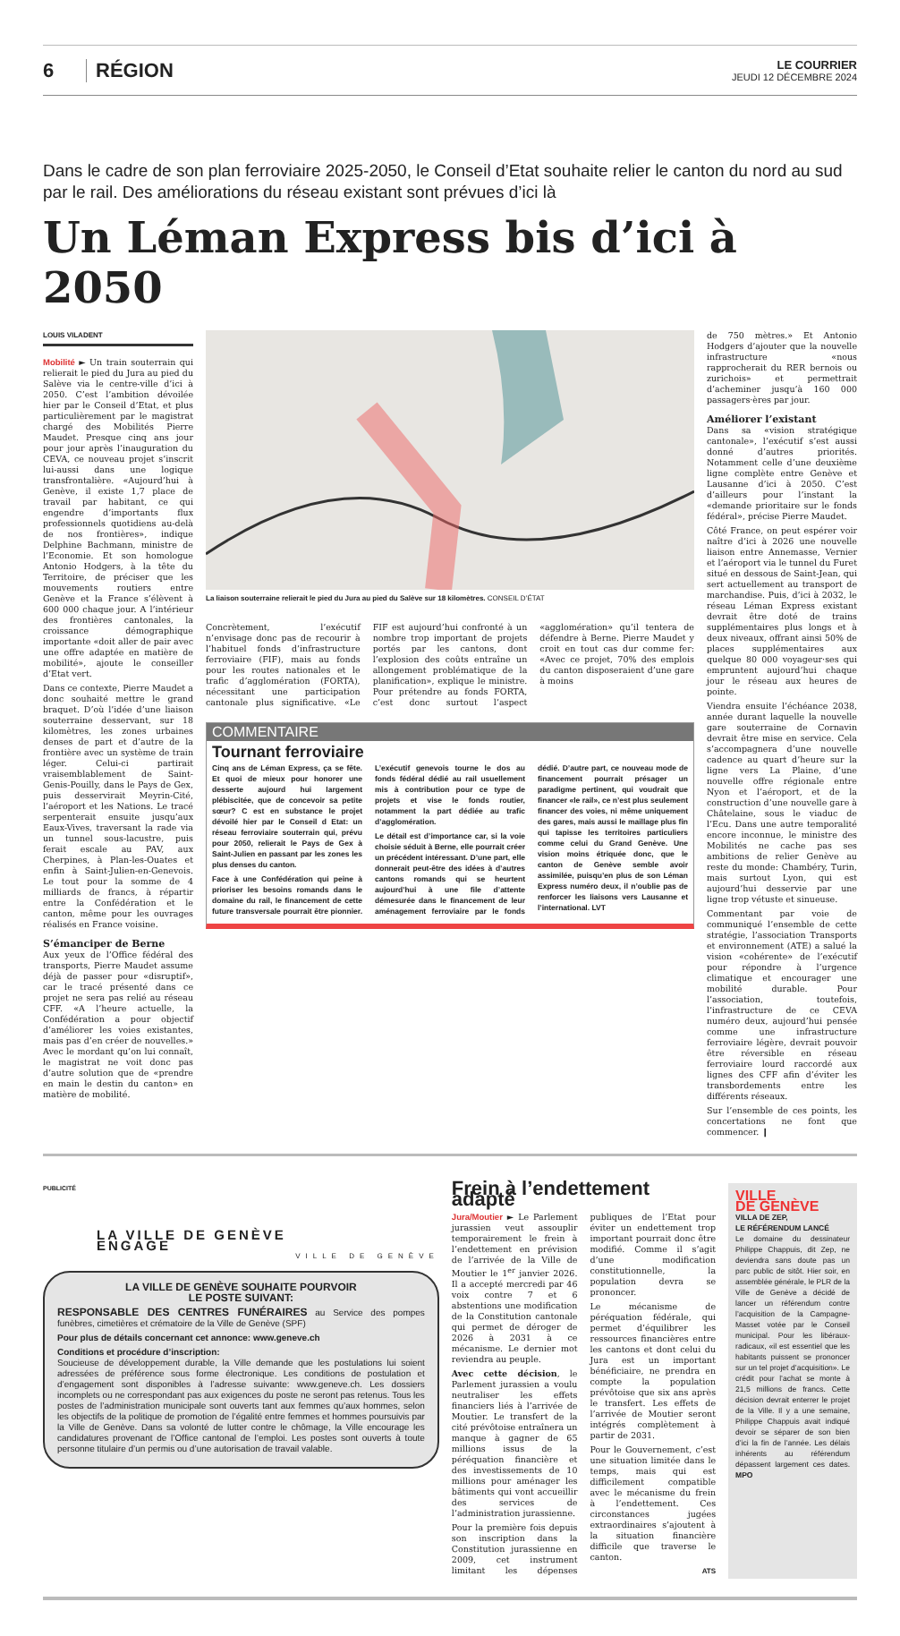6 RÉGION
LE COURRIER
JEUDI 12 DÉCEMBRE 2024
Dans le cadre de son plan ferroviaire 2025-2050, le Conseil d’Etat souhaite relier le canton du nord au sud par le rail. Des améliorations du réseau existant sont prévues d’ici là
Un Léman Express bis d’ici à 2050
LOUIS VILADENT
Mobilité ► Un train souterrain qui relierait le pied du Jura au pied du Salève via le centre-ville d’ici à 2050. C’est l’ambition dévoilée hier par le Conseil d’Etat, et plus particulièrement par le magistrat chargé des Mobilités Pierre Maudet. Presque cinq ans jour pour jour après l’inauguration du CEVA, ce nouveau projet s’inscrit lui-aussi dans une logique transfrontalière. «Aujourd’hui à Genève, il existe 1,7 place de travail par habitant, ce qui engendre d’importants flux professionnels quotidiens au-delà de nos frontières», indique Delphine Bachmann, ministre de l’Economie. Et son homologue Antonio Hodgers, à la tête du Territoire, de préciser que les mouvements routiers entre Genève et la France s’élèvent à 600 000 chaque jour. A l’intérieur des frontières cantonales, la croissance démographique importante «doit aller de pair avec une offre adaptée en matière de mobilité», ajoute le conseiller d’Etat vert.
Dans ce contexte, Pierre Maudet a donc souhaité mettre le grand braquet. D’où l’idée d’une liaison souterraine desservant, sur 18 kilomètres, les zones urbaines denses de part et d’autre de la frontière avec un système de train léger. Celui-ci partirait vraisemblablement de Saint-Genis-Pouilly, dans le Pays de Gex, puis desservirait Meyrin-Cité, l’aéroport et les Nations. Le tracé serpenterait ensuite jusqu’aux Eaux-Vives, traversant la rade via un tunnel sous-lacustre, puis ferait escale au PAV, aux Cherpines, à Plan-les-Ouates et enfin à Saint-Julien-en-Genevois. Le tout pour la somme de 4 milliards de francs, à répartir entre la Confédération et le canton, même pour les ouvrages réalisés en France voisine.
S’émanciper de Berne
Aux yeux de l’Office fédéral des transports, Pierre Maudet assume déjà de passer pour «disruptif», car le tracé présenté dans ce projet ne sera pas relié au réseau CFF. «A l’heure actuelle, la Confédération a pour objectif d’améliorer les voies existantes, mais pas d’en créer de nouvelles.» Avec le mordant qu’on lui connaît, le magistrat ne voit donc pas d’autre solution que de «prendre en main le destin du canton» en matière de mobilité.
La liaison souterraine relierait le pied du Jura au pied du Salève sur 18 kilomètres. CONSEIL D’ÉTAT
Concrètement, l’exécutif n’envisage donc pas de recourir à l’habituel fonds d’infrastructure ferroviaire (FIF), mais au fonds pour les routes nationales et le trafic d’agglomération (FORTA), nécessitant une participation cantonale plus significative. «Le FIF est aujourd’hui confronté à un nombre trop important de projets portés par les cantons, dont l’explosion des coûts entraîne un allongement problématique de la planification», explique le ministre. Pour prétendre au fonds FORTA, c’est donc surtout l’aspect «agglomération» qu’il tentera de défendre à Berne. Pierre Maudet y croit en tout cas dur comme fer: «Avec ce projet, 70% des emplois du canton disposeraient d’une gare à moins
COMMENTAIRE
Tournant ferroviaire
Cinq ans de Léman Express, ça se fête. Et quoi de mieux pour honorer une desserte aujourd hui largement plébiscitée, que de concevoir sa petite sœur? C est en substance le projet dévoilé hier par le Conseil d Etat: un réseau ferroviaire souterrain qui, prévu pour 2050, relierait le Pays de Gex à Saint-Julien en passant par les zones les plus denses du canton.
Face à une Confédération qui peine à prioriser les besoins romands dans le domaine du rail, le financement de cette future transversale pourrait être pionnier. L’exécutif genevois tourne le dos au fonds fédéral dédié au rail usuellement mis à contribution pour ce type de projets et vise le fonds routier, notamment la part dédiée au trafic d’agglomération.
Le détail est d’importance car, si la voie choisie séduit à Berne, elle pourrait créer un précédent intéressant. D’une part, elle donnerait peut-être des idées à d’autres cantons romands qui se heurtent aujourd’hui à une file d’attente démesurée dans le financement de leur aménagement ferroviaire par le fonds dédié. D’autre part, ce nouveau mode de financement pourrait présager un paradigme pertinent, qui voudrait que financer «le rail», ce n’est plus seulement financer des voies, ni même uniquement des gares, mais aussi le maillage plus fin qui tapisse les territoires particuliers comme celui du Grand Genève. Une vision moins étriquée donc, que le canton de Genève semble avoir assimilée, puisqu’en plus de son Léman Express numéro deux, il n’oublie pas de renforcer les liaisons vers Lausanne et l’international. LVT
de 750 mètres.» Et Antonio Hodgers d’ajouter que la nouvelle infrastructure «nous rapprocherait du RER bernois ou zurichois» et permettrait d’acheminer jusqu’à 160 000 passagers·ères par jour.
Améliorer l’existant
Dans sa «vision stratégique cantonale», l’exécutif s’est aussi donné d’autres priorités. Notamment celle d’une deuxième ligne complète entre Genève et Lausanne d’ici à 2050. C’est d’ailleurs pour l’instant la «demande prioritaire sur le fonds fédéral», précise Pierre Maudet.
Côté France, on peut espérer voir naître d’ici à 2026 une nouvelle liaison entre Annemasse, Vernier et l’aéroport via le tunnel du Furet situé en dessous de Saint-Jean, qui sert actuellement au transport de marchandise. Puis, d’ici à 2032, le réseau Léman Express existant devrait être doté de trains supplémentaires plus longs et à deux niveaux, offrant ainsi 50% de places supplémentaires aux quelque 80 000 voyageur·ses qui empruntent aujourd’hui chaque jour le réseau aux heures de pointe.
Viendra ensuite l’échéance 2038, année durant laquelle la nouvelle gare souterraine de Cornavin devrait être mise en service. Cela s’accompagnera d’une nouvelle cadence au quart d’heure sur la ligne vers La Plaine, d’une nouvelle offre régionale entre Nyon et l’aéroport, et de la construction d’une nouvelle gare à Châtelaine, sous le viaduc de l’Ecu. Dans une autre temporalité encore inconnue, le ministre des Mobilités ne cache pas ses ambitions de relier Genève au reste du monde: Chambéry, Turin, mais surtout Lyon, qui est aujourd’hui desservie par une ligne trop vétuste et sinueuse.
Commentant par voie de communiqué l’ensemble de cette stratégie, l’association Transports et environnement (ATE) a salué la vision «cohérente» de l’exécutif pour répondre à l’urgence climatique et encourager une mobilité durable. Pour l’association, toutefois, l’infrastructure de ce CEVA numéro deux, aujourd’hui pensée comme une infrastructure ferroviaire légère, devrait pouvoir être réversible en réseau ferroviaire lourd raccordé aux lignes des CFF afin d’éviter les transbordements entre les différents réseaux.
Sur l’ensemble de ces points, les concertations ne font que commencer. ❙
PUBLICITÉ
LA VILLE DE GENÈVE
ENGAGE
VILLE DE GENÈVE
LA VILLE DE GENÈVE SOUHAITE POURVOIR
LE POSTE SUIVANT:
RESPONSABLE DES CENTRES FUNÉRAIRES au Service des pompes funèbres, cimetières et crématoire de la Ville de Genève (SPF)
Pour plus de détails concernant cet annonce: www.geneve.ch
Conditions et procédure d’inscription:
Soucieuse de développement durable, la Ville demande que les postulations lui soient adressées de préférence sous forme électronique. Les conditions de postulation et d’engagement sont disponibles à l’adresse suivante: www.geneve.ch. Les dossiers incomplets ou ne correspondant pas aux exigences du poste ne seront pas retenus. Tous les postes de l’administration municipale sont ouverts tant aux femmes qu’aux hommes, selon les objectifs de la politique de promotion de l’égalité entre femmes et hommes poursuivis par la Ville de Genève. Dans sa volonté de lutter contre le chômage, la Ville encourage les candidatures provenant de l’Office cantonal de l’emploi. Les postes sont ouverts à toute personne titulaire d’un permis ou d’une autorisation de travail valable.
Frein à l’endettement adapté
Jura/Moutier ► Le Parlement jurassien veut assouplir temporairement le frein à l’endettement en prévision de l’arrivée de la Ville de Moutier le 1<sup>er</sup> janvier 2026. Il a accepté mercredi par 46 voix contre 7 et 6 abstentions une modification de la Constitution cantonale qui permet de déroger de 2026 à 2031 à ce mécanisme. Le dernier mot reviendra au peuple.
Avec cette décision, le Parlement jurassien a voulu neutraliser les effets financiers liés à l’arrivée de Moutier. Le transfert de la cité prévôtoise entraînera un manque à gagner de 65 millions issus de la péréquation financière et des investissements de 10 millions pour aménager les bâtiments qui vont accueillir des services de l’administration jurassienne.
Pour la première fois depuis son inscription dans la Constitution jurassienne en 2009, cet instrument limitant les dépenses publiques de l’Etat pour éviter un endettement trop important pourrait donc être modifié. Comme il s’agit d’une modification constitutionnelle, la population devra se prononcer.
Le mécanisme de péréquation fédérale, qui permet d’équilibrer les ressources financières entre les cantons et dont celui du Jura est un important bénéficiaire, ne prendra en compte la population prévôtoise que six ans après le transfert. Les effets de l’arrivée de Moutier seront intégrés complètement à partir de 2031.
Pour le Gouvernement, c’est une situation limitée dans le temps, mais qui est difficilement compatible avec le mécanisme du frein à l’endettement. Ces circonstances jugées extraordinaires s’ajoutent à la situation financière difficile que traverse le canton.
ATS
VILLE
DE GENÈVE
VILLA DE ZEP,
LE RÉFÉRENDUM LANCÉ
Le domaine du dessinateur Philippe Chappuis, dit Zep, ne deviendra sans doute pas un parc public de sitôt. Hier soir, en assemblée générale, le PLR de la Ville de Genève a décidé de lancer un référendum contre l’acquisition de la Campagne-Masset votée par le Conseil municipal. Pour les libéraux-radicaux, «il est essentiel que les habitants puissent se prononcer sur un tel projet d’acquisition». Le crédit pour l’achat se monte à 21,5 millions de francs. Cette décision devrait enterrer le projet de la Ville. Il y a une semaine, Philippe Chappuis avait indiqué devoir se séparer de son bien d’ici la fin de l’année. Les délais inhérents au référendum dépassent largement ces dates. MPO